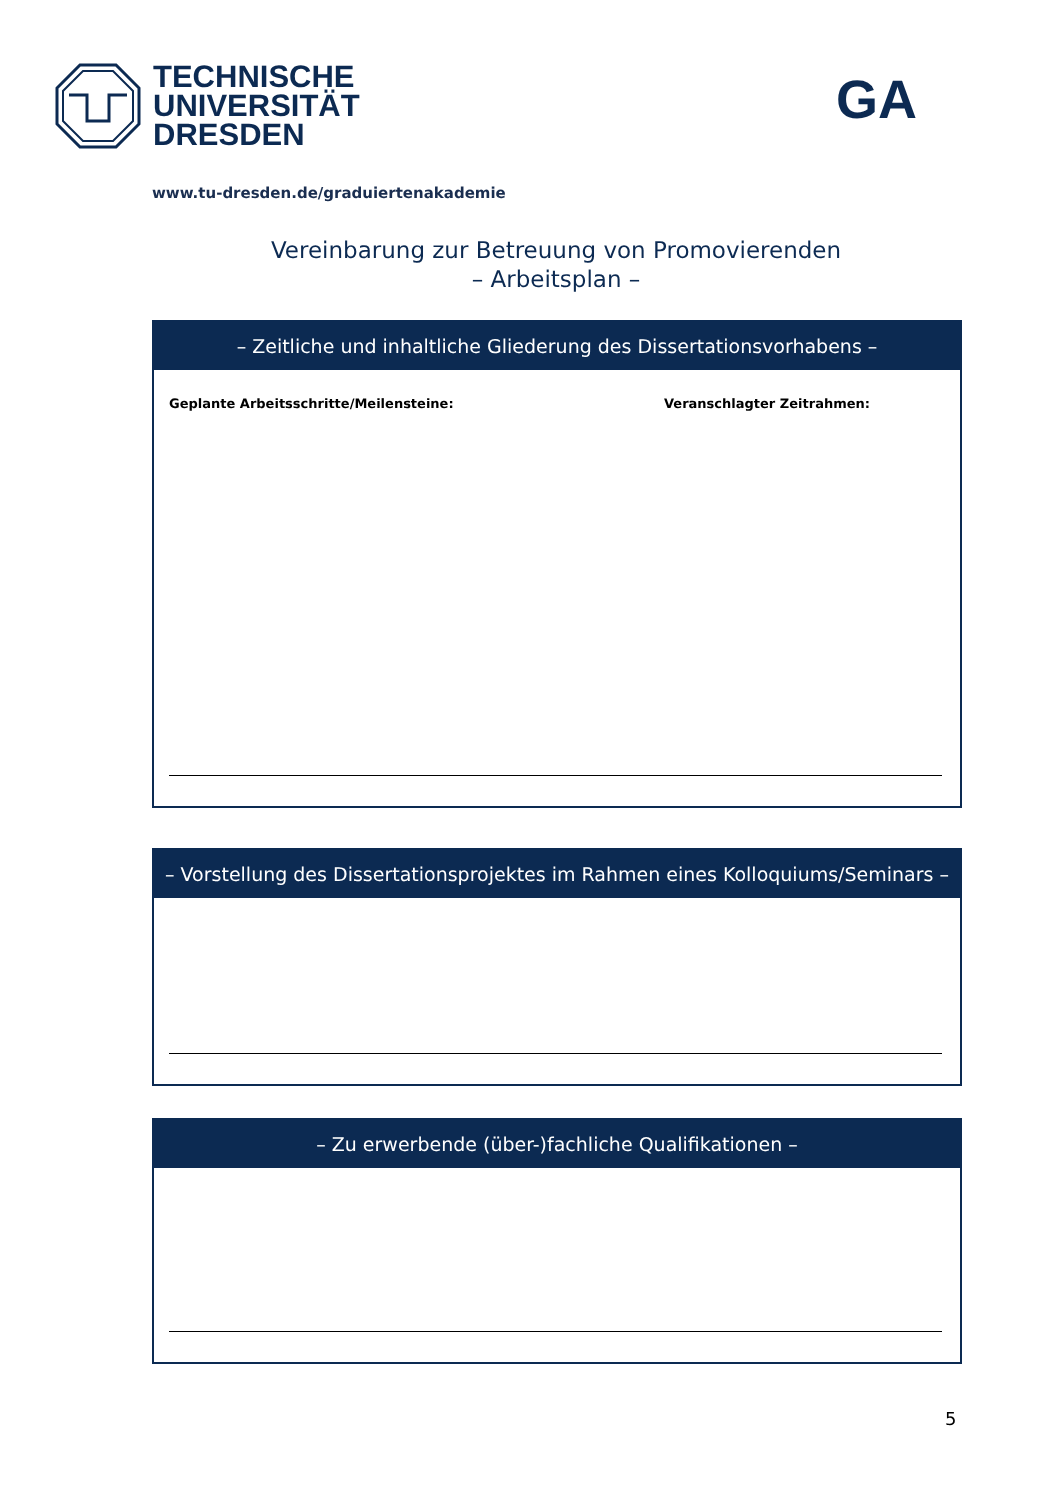TECHNISCHE
UNIVERSITÄT
DRESDEN
GA
www.tu-dresden.de/graduiertenakademie
Vereinbarung zur Betreuung von Promovierenden
– Arbeitsplan –
– Zeitliche und inhaltliche Gliederung des Dissertationsvorhabens –
Geplante Arbeitsschritte/Meilensteine: Veranschlagter Zeitrahmen:
– Vorstellung des Dissertationsprojektes im Rahmen eines Kolloquiums/Seminars –
– Zu erwerbende (über-)fachliche Qualifikationen –
5